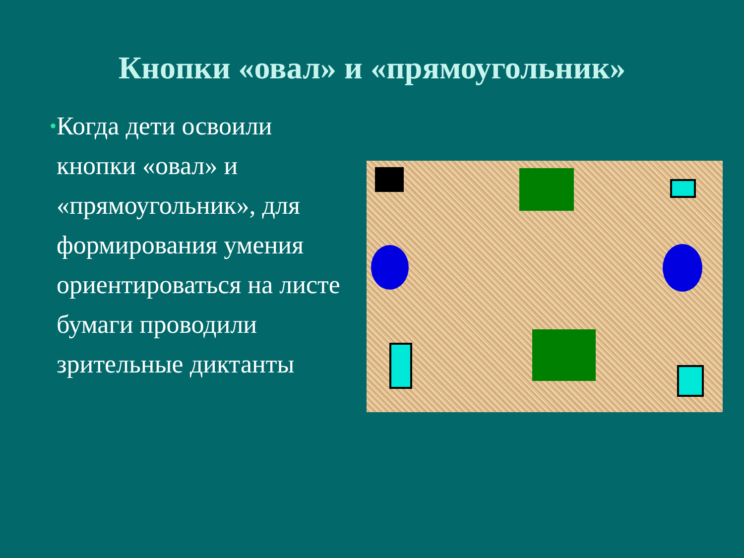Кнопки «овал» и «прямоугольник»
•
Когда дети освоили кнопки «овал» и «прямоугольник», для формирования умения ориентироваться на листе бумаги проводили зрительные диктанты